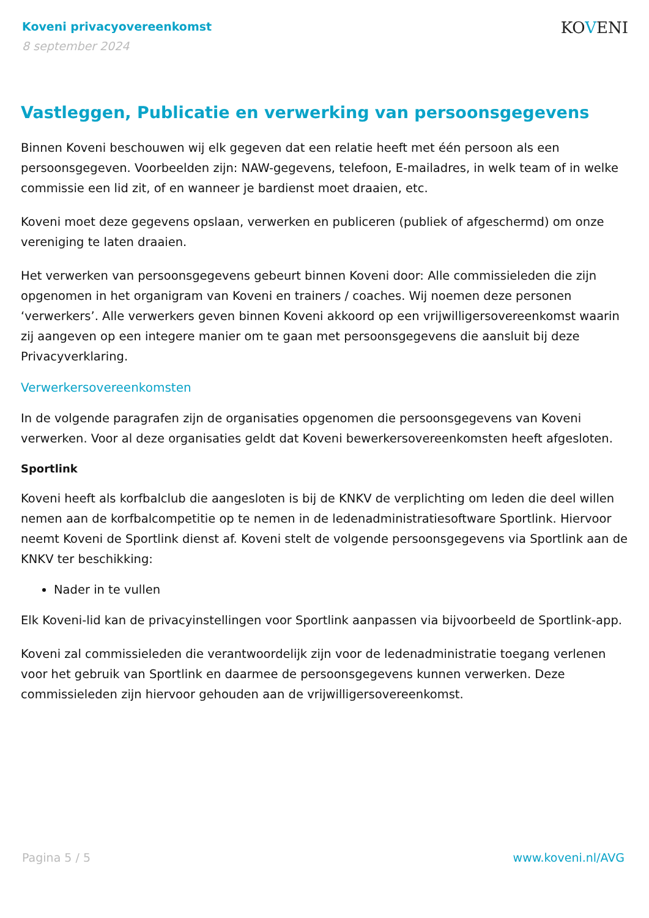Koveni privacyovereenkomst
8 september 2024
KOVENI
Vastleggen, Publicatie en verwerking van persoonsgegevens
Binnen Koveni beschouwen wij elk gegeven dat een relatie heeft met één persoon als een persoonsgegeven. Voorbeelden zijn: NAW-gegevens, telefoon, E-mailadres, in welk team of in welke commissie een lid zit, of en wanneer je bardienst moet draaien, etc.
Koveni moet deze gegevens opslaan, verwerken en publiceren (publiek of afgeschermd) om onze vereniging te laten draaien.
Het verwerken van persoonsgegevens gebeurt binnen Koveni door: Alle commissieleden die zijn opgenomen in het organigram van Koveni en trainers / coaches. Wij noemen deze personen ‘verwerkers’. Alle verwerkers geven binnen Koveni akkoord op een vrijwilligersovereenkomst waarin zij aangeven op een integere manier om te gaan met persoonsgegevens die aansluit bij deze Privacyverklaring.
Verwerkersovereenkomsten
In de volgende paragrafen zijn de organisaties opgenomen die persoonsgegevens van Koveni verwerken. Voor al deze organisaties geldt dat Koveni bewerkersovereenkomsten heeft afgesloten.
Sportlink
Koveni heeft als korfbalclub die aangesloten is bij de KNKV de verplichting om leden die deel willen nemen aan de korfbalcompetitie op te nemen in de ledenadministratiesoftware Sportlink. Hiervoor neemt Koveni de Sportlink dienst af. Koveni stelt de volgende persoonsgegevens via Sportlink aan de KNKV ter beschikking:
Nader in te vullen
Elk Koveni-lid kan de privacyinstellingen voor Sportlink aanpassen via bijvoorbeeld de Sportlink-app.
Koveni zal commissieleden die verantwoordelijk zijn voor de ledenadministratie toegang verlenen voor het gebruik van Sportlink en daarmee de persoonsgegevens kunnen verwerken. Deze commissieleden zijn hiervoor gehouden aan de vrijwilligersovereenkomst.
Pagina 5 / 5 www.koveni.nl/AVG